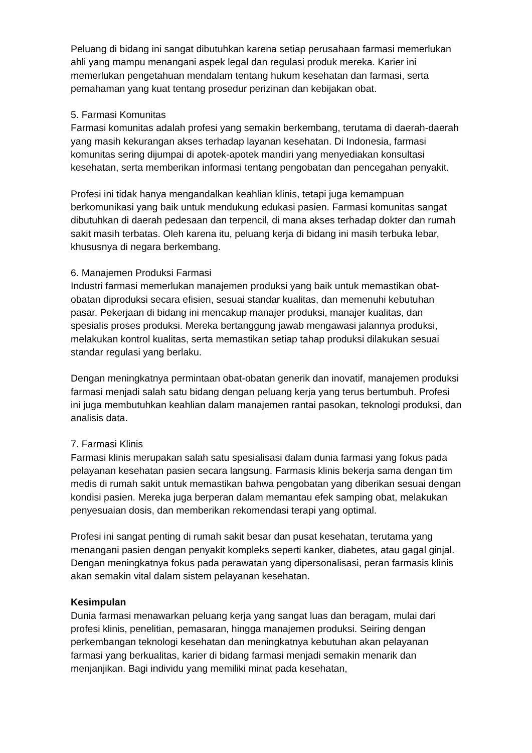Peluang di bidang ini sangat dibutuhkan karena setiap perusahaan farmasi memerlukan ahli yang mampu menangani aspek legal dan regulasi produk mereka. Karier ini memerlukan pengetahuan mendalam tentang hukum kesehatan dan farmasi, serta pemahaman yang kuat tentang prosedur perizinan dan kebijakan obat.
5. Farmasi Komunitas
Farmasi komunitas adalah profesi yang semakin berkembang, terutama di daerah-daerah yang masih kekurangan akses terhadap layanan kesehatan. Di Indonesia, farmasi komunitas sering dijumpai di apotek-apotek mandiri yang menyediakan konsultasi kesehatan, serta memberikan informasi tentang pengobatan dan pencegahan penyakit.
Profesi ini tidak hanya mengandalkan keahlian klinis, tetapi juga kemampuan berkomunikasi yang baik untuk mendukung edukasi pasien. Farmasi komunitas sangat dibutuhkan di daerah pedesaan dan terpencil, di mana akses terhadap dokter dan rumah sakit masih terbatas. Oleh karena itu, peluang kerja di bidang ini masih terbuka lebar, khususnya di negara berkembang.
6. Manajemen Produksi Farmasi
Industri farmasi memerlukan manajemen produksi yang baik untuk memastikan obat-obatan diproduksi secara efisien, sesuai standar kualitas, dan memenuhi kebutuhan pasar. Pekerjaan di bidang ini mencakup manajer produksi, manajer kualitas, dan spesialis proses produksi. Mereka bertanggung jawab mengawasi jalannya produksi, melakukan kontrol kualitas, serta memastikan setiap tahap produksi dilakukan sesuai standar regulasi yang berlaku.
Dengan meningkatnya permintaan obat-obatan generik dan inovatif, manajemen produksi farmasi menjadi salah satu bidang dengan peluang kerja yang terus bertumbuh. Profesi ini juga membutuhkan keahlian dalam manajemen rantai pasokan, teknologi produksi, dan analisis data.
7. Farmasi Klinis
Farmasi klinis merupakan salah satu spesialisasi dalam dunia farmasi yang fokus pada pelayanan kesehatan pasien secara langsung. Farmasis klinis bekerja sama dengan tim medis di rumah sakit untuk memastikan bahwa pengobatan yang diberikan sesuai dengan kondisi pasien. Mereka juga berperan dalam memantau efek samping obat, melakukan penyesuaian dosis, dan memberikan rekomendasi terapi yang optimal.
Profesi ini sangat penting di rumah sakit besar dan pusat kesehatan, terutama yang menangani pasien dengan penyakit kompleks seperti kanker, diabetes, atau gagal ginjal. Dengan meningkatnya fokus pada perawatan yang dipersonalisasi, peran farmasis klinis akan semakin vital dalam sistem pelayanan kesehatan.
Kesimpulan
Dunia farmasi menawarkan peluang kerja yang sangat luas dan beragam, mulai dari profesi klinis, penelitian, pemasaran, hingga manajemen produksi. Seiring dengan perkembangan teknologi kesehatan dan meningkatnya kebutuhan akan pelayanan farmasi yang berkualitas, karier di bidang farmasi menjadi semakin menarik dan menjanjikan. Bagi individu yang memiliki minat pada kesehatan,